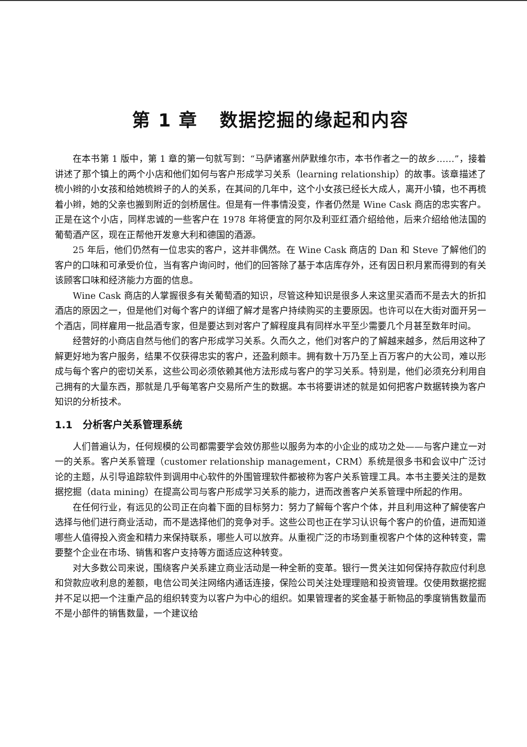第 1 章 数据挖掘的缘起和内容
在本书第 1 版中，第 1 章的第一句就写到：“马萨诸塞州萨默维尔市，本书作者之一的故乡……”，接着讲述了那个镇上的两个小店和他们如何与客户形成学习关系（learning relationship）的故事。该章描述了梳小辫的小女孩和给她梳辫子的人的关系，在其间的几年中，这个小女孩已经长大成人，离开小镇，也不再梳着小辫，她的父亲也搬到附近的剑桥居住。但是有一件事情没变，作者仍然是 Wine Cask 商店的忠实客户。正是在这个小店，同样忠诚的一些客户在 1978 年将便宜的阿尔及利亚红酒介绍给他，后来介绍给他法国的葡萄酒产区，现在正帮他开发意大利和德国的酒源。
25 年后，他们仍然有一位忠实的客户，这并非偶然。在 Wine Cask 商店的 Dan 和 Steve 了解他们的客户的口味和可承受价位，当有客户询问时，他们的回答除了基于本店库存外，还有因日积月累而得到的有关该顾客口味和经济能力方面的信息。
Wine Cask 商店的人掌握很多有关葡萄酒的知识，尽管这种知识是很多人来这里买酒而不是去大的折扣酒店的原因之一，但是他们对每个客户的详细了解才是客户持续购买的主要原因。也许可以在大街对面开另一个酒店，同样雇用一批品酒专家，但是要达到对客户了解程度具有同样水平至少需要几个月甚至数年时间。
经营好的小商店自然与他们的客户形成学习关系。久而久之，他们对客户的了解越来越多，然后用这种了解更好地为客户服务，结果不仅获得忠实的客户，还盈利颇丰。拥有数十万乃至上百万客户的大公司，难以形成与每个客户的密切关系，这些公司必须依赖其他方法形成与客户的学习关系。特别是，他们必须充分利用自己拥有的大量东西，那就是几乎每笔客户交易所产生的数据。本书将要讲述的就是如何把客户数据转换为客户知识的分析技术。
1.1 分析客户关系管理系统
人们普遍认为，任何规模的公司都需要学会效仿那些以服务为本的小企业的成功之处——与客户建立一对一的关系。客户关系管理（customer relationship management，CRM）系统是很多书和会议中广泛讨论的主题，从引导追踪软件到调用中心软件的外围管理软件都被称为客户关系管理工具。本书主要关注的是数据挖掘（data mining）在提高公司与客户形成学习关系的能力，进而改善客户关系管理中所起的作用。
在任何行业，有远见的公司正在向着下面的目标努力：努力了解每个客户个体，并且利用这种了解使客户选择与他们进行商业活动，而不是选择他们的竞争对手。这些公司也正在学习认识每个客户的价值，进而知道哪些人值得投入资金和精力来保持联系，哪些人可以放弃。从重视广泛的市场到重视客户个体的这种转变，需要整个企业在市场、销售和客户支持等方面适应这种转变。
对大多数公司来说，围绕客户关系建立商业活动是一种全新的变革。银行一贯关注如何保持存款应付利息和贷款应收利息的差额，电信公司关注网络内通话连接，保险公司关注处理理赔和投资管理。仅使用数据挖掘并不足以把一个注重产品的组织转变为以客户为中心的组织。如果管理者的奖金基于新物品的季度销售数量而不是小部件的销售数量，一个建议给